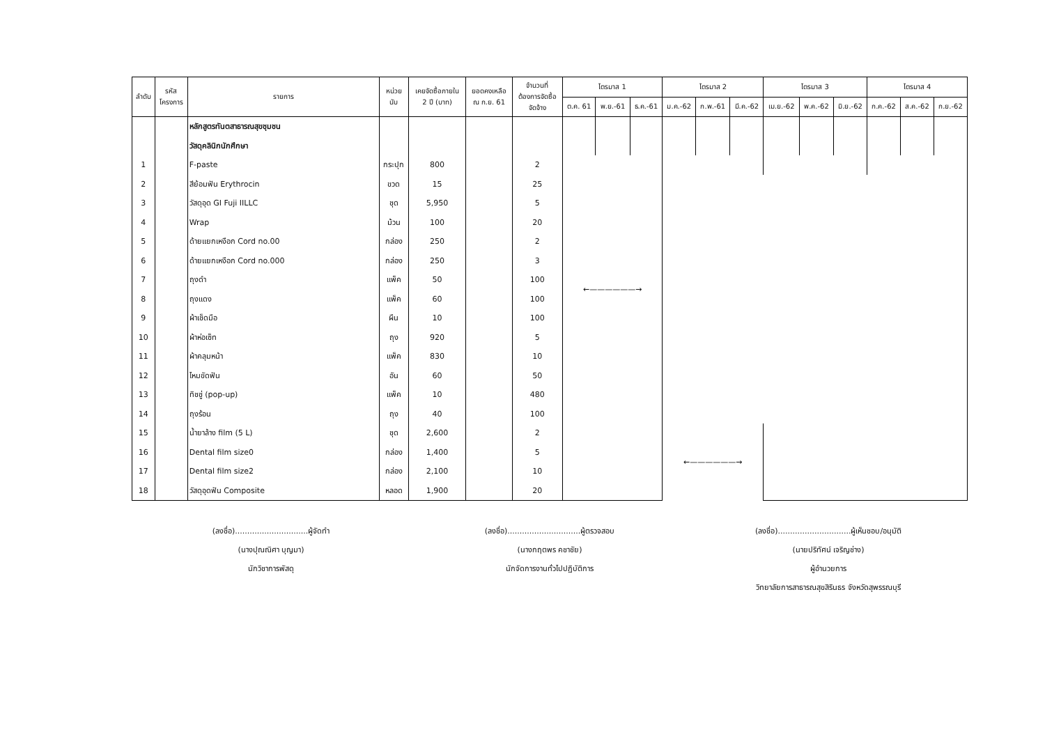| ลำดับ | รหัส โครงการ | รายการ | หน่วย นับ | เคยจัดซื้อภายใน 2 ปี (บาท) | ยอดคงเหลือ ณ ก.ย. 61 | จำนวนที่ ต้องการจัดซื้อ จัดจ้าง | ไตรมาส 1 | | | ไตรมาส 2 | | | ไตรมาส 3 | | | ไตรมาส 4 | | |
| --- | --- | --- | --- | --- | --- | --- | --- | --- | --- | --- | --- | --- | --- | --- | --- | --- | --- | --- |
| | | | | | | | ต.ค. 61 | พ.ย.-61 | ธ.ค.-61 | ม.ค.-62 | ก.พ.-61 | มี.ค.-62 | เม.ย.-62 | พ.ค.-62 | มิ.ย.-62 | ก.ค.-62 | ส.ค.-62 | ก.ย.-62 |
| | | หลักสูตรทันตสาธารณสุขชุมชน | | | | | | | | | | | | | | | | |
| | | วัสดุคลินิกนักศึกษา | | | | | | | | | | | | | | | | |
| 1 | | F-paste | กระปุก | 800 | | 2 | ←——————→ | | | | | | | | | | | |
| 2 | | สีย้อมฟัน Erythrocin | ขวด | 15 | | 25 | | | | | | | | | | | | |
| 3 | | วัสดุอุด GI Fuji IILLC | ชุด | 5,950 | | 5 | | | | | | | | | | | | |
| 4 | | Wrap | ม้วน | 100 | | 20 | | | | | | | | | | | | |
| 5 | | ด้ายแยกเหงือก Cord no.00 | กล่อง | 250 | | 2 | | | | | | | | | | | | |
| 6 | | ด้ายแยกเหงือก Cord no.000 | กล่อง | 250 | | 3 | | | | | | | | | | | | |
| 7 | | ถุงดำ | แพ็ค | 50 | | 100 | | | | | | | | | | | | |
| 8 | | ถุงแดง | แพ็ค | 60 | | 100 | | | | | | | | | | | | |
| 9 | | ผ้าเช็ดมือ | ผืน | 10 | | 100 | | | | | | | | | | | | |
| 10 | | ผ้าห่อเซ็ท | ถุง | 920 | | 5 | | | | | | | | | | | | |
| 11 | | ผ้าคลุมหน้า | แพ็ค | 830 | | 10 | | | | | | | | | | | | |
| 12 | | ไหมขัดฟัน | อัน | 60 | | 50 | | | | | | | | | | | | |
| 13 | | ทิชชู่ (pop-up) | แพ็ค | 10 | | 480 | | | | | | | | | | | | |
| 14 | | ถุงร้อน | ถุง | 40 | | 100 | | | | | | | | | | | | |
| 15 | | น้ำยาล้าง film (5 L) | ชุด | 2,600 | | 2 | | | | ←——————→ | | | | | | | | |
| 16 | | Dental film size0 | กล่อง | 1,400 | | 5 | | | | | | | | | | | | |
| 17 | | Dental film size2 | กล่อง | 2,100 | | 10 | | | | | | | | | | | | |
| 18 | | วัสดุอุดฟัน Composite | หลอด | 1,900 | | 20 | | | | | | | | | | | | |
(ลงชื่อ)..............................ผู้จัดทำ
(นางปุณณิศา บุญมา)
นักวิชาการพัสดุ
(ลงชื่อ)..............................ผู้ตรวจสอบ
(นางกฤตพร คชาชัย)
นักจัดการงานทั่วไปปฏิบัติการ
(ลงชื่อ)..............................ผู้เห็นชอบ/อนุมัติ
(นายปริทัศน์ เจริญช่าง)
ผู้อำนวยการ
วิทยาลัยการสาธารณสุขสิรินธร จังหวัดสุพรรณบุรี